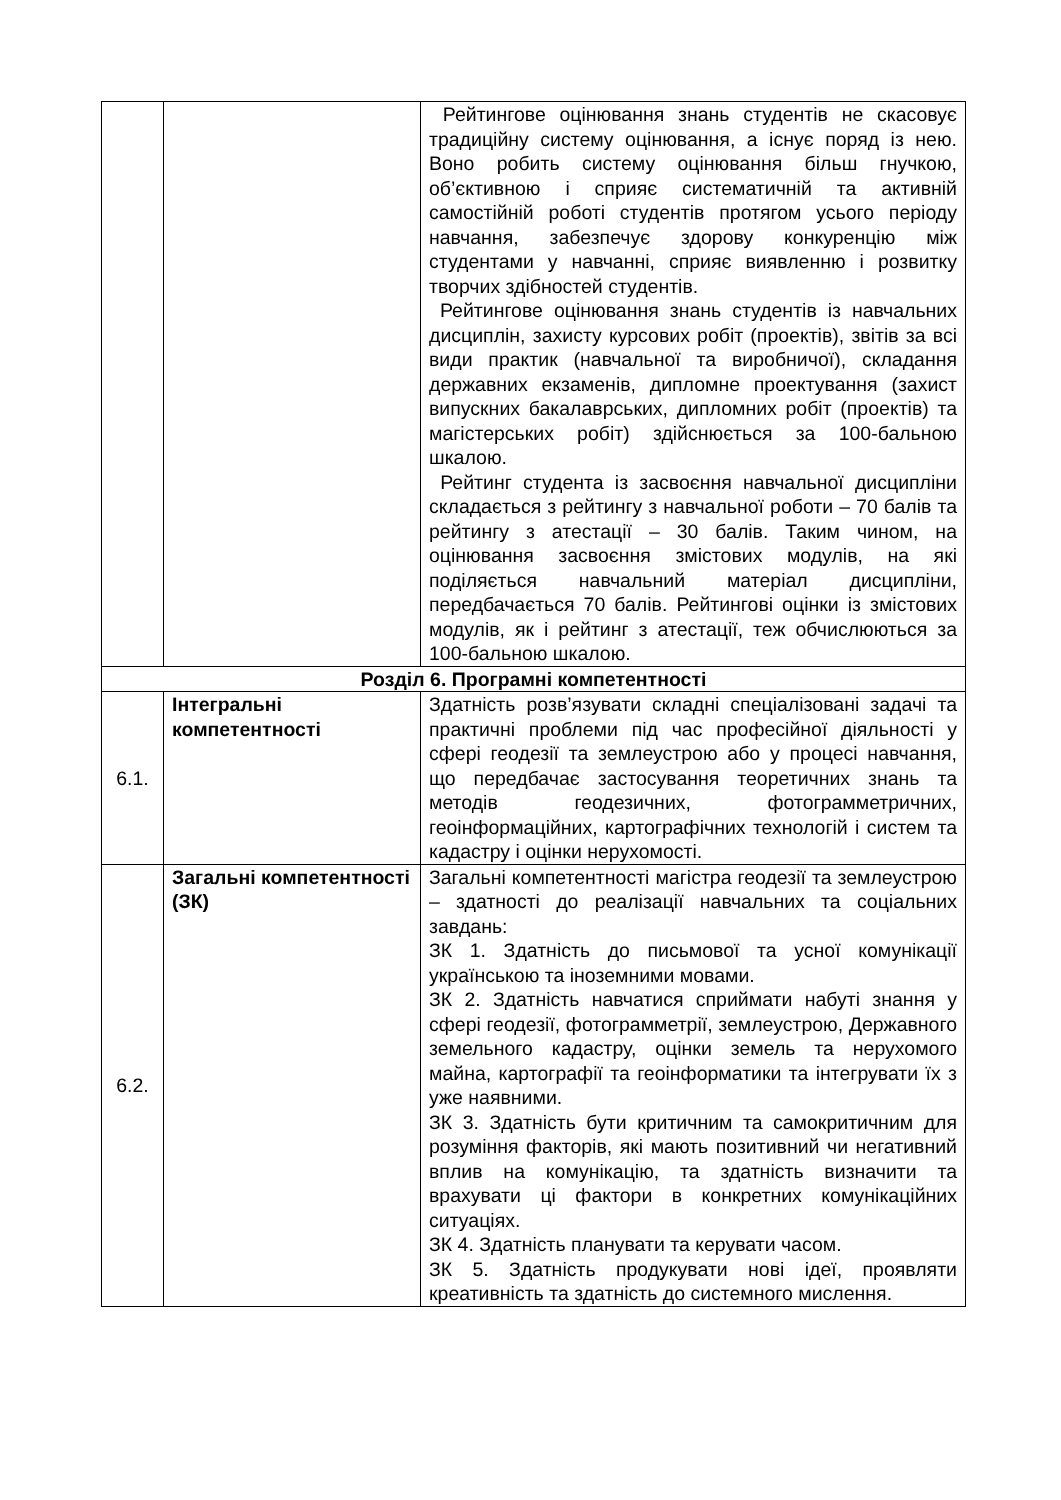| | | Рейтингове оцінювання знань студентів не скасовує традиційну систему оцінювання, а існує поряд із нею. Воно робить систему оцінювання більш гнучкою, об’єктивною і сприяє систематичній та активній самостійній роботі студентів протягом усього періоду навчання, забезпечує здорову конкуренцію між студентами у навчанні, сприяє виявленню і розвитку творчих здібностей студентів. Рейтингове оцінювання знань студентів із навчальних дисциплін, захисту курсових робіт (проектів), звітів за всі види практик (навчальної та виробничої), складання державних екзаменів, дипломне проектування (захист випускних бакалаврських, дипломних робіт (проектів) та магістерських робіт) здійснюється за 100-бальною шкалою. Рейтинг студента із засвоєння навчальної дисципліни складається з рейтингу з навчальної роботи – 70 балів та рейтингу з атестації – 30 балів. Таким чином, на оцінювання засвоєння змістових модулів, на які поділяється навчальний матеріал дисципліни, передбачається 70 балів. Рейтингові оцінки із змістових модулів, як і рейтинг з атестації, теж обчислюються за 100-бальною шкалою. |
| Розділ 6. Програмні компетентності | | |
| 6.1. | Інтегральні компетентності | Здатність розв’язувати складні спеціалізовані задачі та практичні проблеми під час професійної діяльності у сфері геодезії та землеустрою або у процесі навчання, що передбачає застосування теоретичних знань та методів геодезичних, фотограмметричних, геоінформаційних, картографічних технологій і систем та кадастру і оцінки нерухомості. |
| 6.2. | Загальні компетентності (ЗК) | Загальні компетентності магістра геодезії та землеустрою – здатності до реалізації навчальних та соціальних завдань: ЗК 1. Здатність до письмової та усної комунікації українською та іноземними мовами. ЗК 2. Здатність навчатися сприймати набуті знання у сфері геодезії, фотограмметрії, землеустрою, Державного земельного кадастру, оцінки земель та нерухомого майна, картографії та геоінформатики та інтегрувати їх з уже наявними. ЗК 3. Здатність бути критичним та самокритичним для розуміння факторів, які мають позитивний чи негативний вплив на комунікацію, та здатність визначити та врахувати ці фактори в конкретних комунікаційних ситуаціях. ЗК 4. Здатність планувати та керувати часом. ЗК 5. Здатність продукувати нові ідеї, проявляти креативність та здатність до системного мислення. |